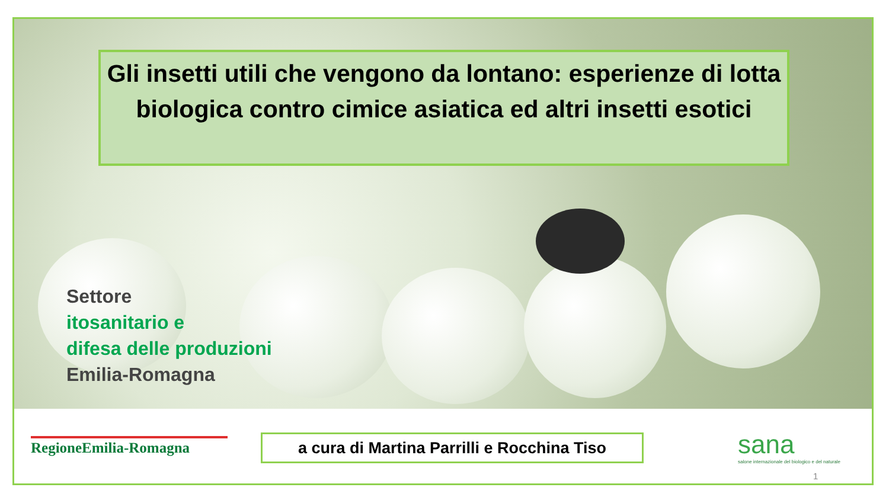Gli insetti utili che vengono da lontano: esperienze di lotta biologica contro cimice asiatica ed altri insetti esotici
Settore
itosanitario e
difesa delle produzioni
Emilia-Romagna
RegioneEmilia-Romagna
a cura di Martina Parrilli e Rocchina Tiso
sana
salone internazionale del biologico e del naturale
1